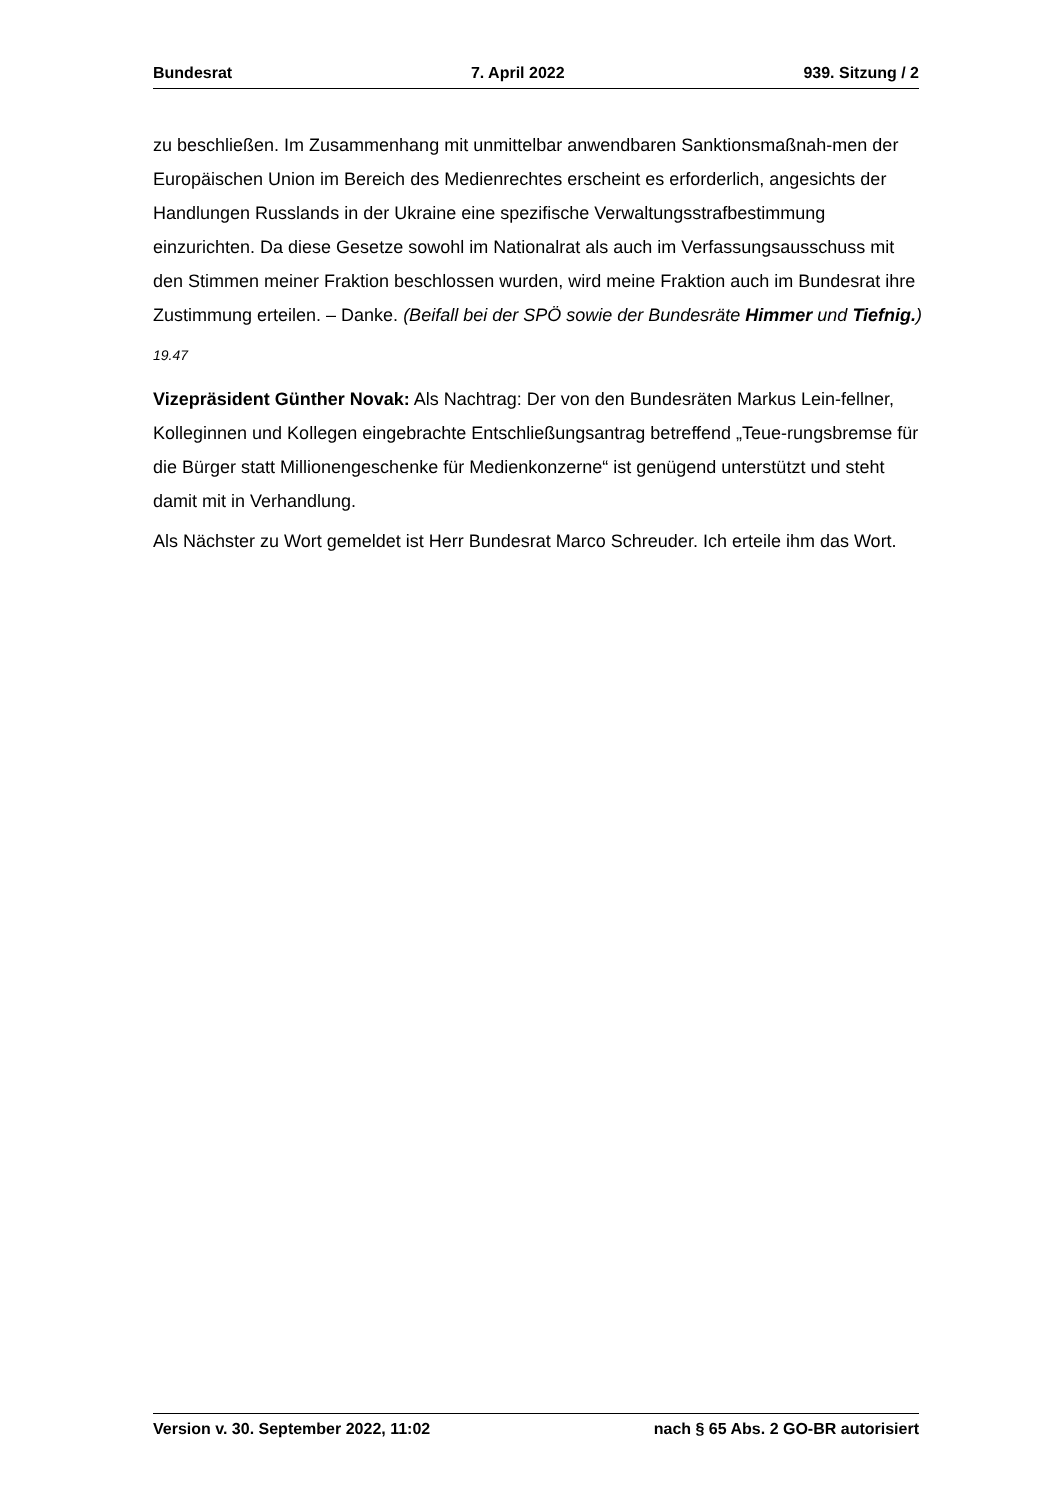Bundesrat 7. April 2022 939. Sitzung / 2
zu beschließen. Im Zusammenhang mit unmittelbar anwendbaren Sanktionsmaßnah-men der Europäischen Union im Bereich des Medienrechtes erscheint es erforderlich, angesichts der Handlungen Russlands in der Ukraine eine spezifische Verwaltungsstrafbestimmung einzurichten. Da diese Gesetze sowohl im Nationalrat als auch im Verfassungsausschuss mit den Stimmen meiner Fraktion beschlossen wurden, wird meine Fraktion auch im Bundesrat ihre Zustimmung erteilen. – Danke. (Beifall bei der SPÖ sowie der Bundesräte Himmer und Tiefnig.)
19.47
Vizepräsident Günther Novak: Als Nachtrag: Der von den Bundesräten Markus Lein-fellner, Kolleginnen und Kollegen eingebrachte Entschließungsantrag betreffend „Teue-rungsbremse für die Bürger statt Millionengeschenke für Medienkonzerne“ ist genügend unterstützt und steht damit mit in Verhandlung.
Als Nächster zu Wort gemeldet ist Herr Bundesrat Marco Schreuder. Ich erteile ihm das Wort.
Version v. 30. September 2022, 11:02 nach § 65 Abs. 2 GO-BR autorisiert